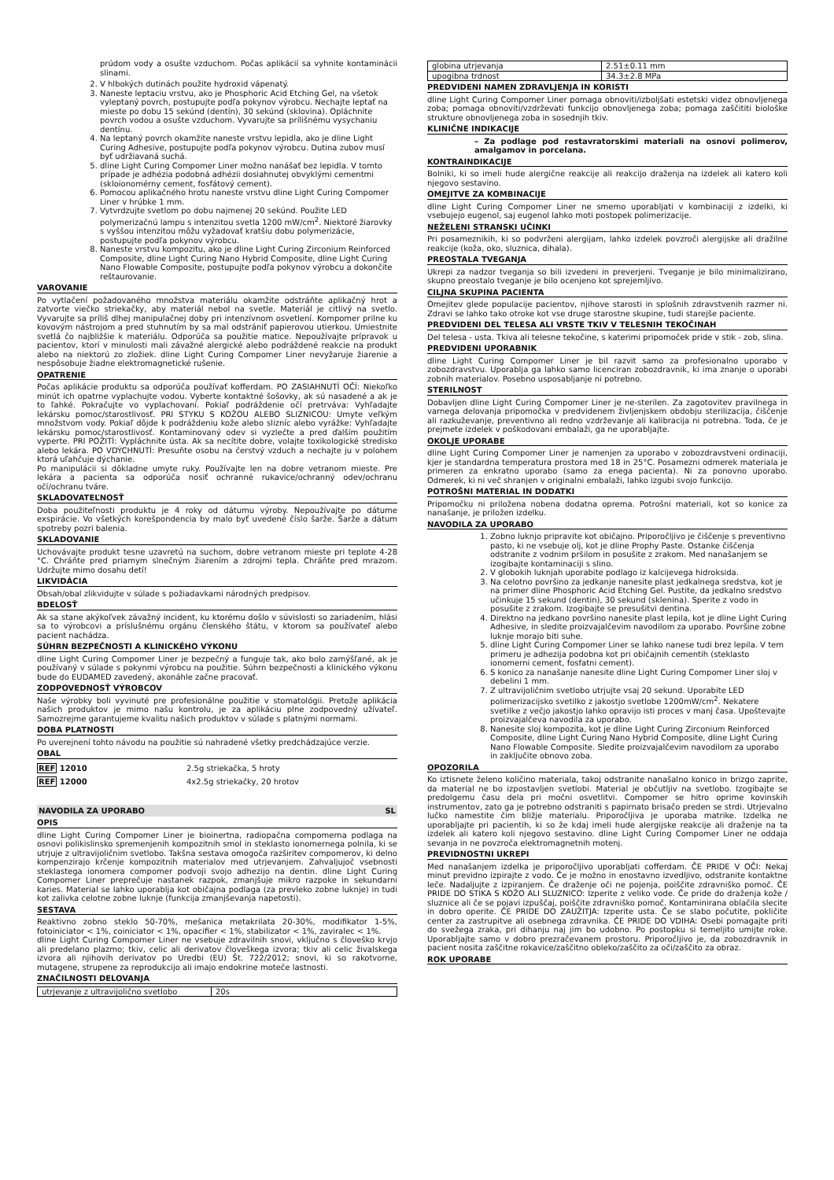prúdom vody a osušte vzduchom. Počas aplikácií sa vyhnite kontaminácii slinami.
2. V hlbokých dutinách použite hydroxid vápenatý.
3. Naneste leptaciu vrstvu, ako je Phosphoric Acid Etching Gel, na všetok vyleptaný povrch, postupujte podľa pokynov výrobcu. Nechajte leptať na mieste po dobu 15 sekúnd (dentín), 30 sekúnd (sklovina). Opláchnite povrch vodou a osušte vzduchom. Vyvarujte sa príliš­nému vysychaniu dentínu.
4. Na leptaný povrch okamžite naneste vrstvu lepidla, ako je dline Light Curing Adhesive, postupujte podľa pokynov výrobcu. Dutina zubov musí byť udržiavaná suchá.
5. dline Light Curing Compomer Liner možno nanášať bez lepidla. V tomto prípade je adhézia podobná adhézii dosiahnutej obvyklými cementmi (skloionomérny cement, fosfátový cement).
6. Pomocou aplikačného hrotu naneste vrstvu dline Light Curing Compomer Liner v hrúbke 1 mm.
7. Vytvrdzujte svetlom po dobu najmenej 20 sekúnd. Použite LED polymerizačnú lampu s intenzitou svetla 1200 mW/cm<sup>2</sup>. Niektoré žiarovky s vyššou intenzitou môžu vyžadovať kratšiu dobu polymerizácie, postupujte podľa pokynov výrobcu.
8. Naneste vrstvu kompozitu, ako je dline Light Curing Zirconium Reinforced Composite, dline Light Curing Nano Hybrid Composite, dline Light Curing Nano Flowable Composite, postupujte podľa pokynov výrobcu a dokončite reštaurovanie.
VAROVANIE
Po vytlačení požadovaného množstva materiálu okamžite odstráňte aplikačný hrot a zatvorte viečko striekačky, aby materiál nebol na svetle. Materiál je citlivý na svetlo. Vyvarujte sa príliš dlhej manipulačnej doby pri intenzívnom osvetlení. Kompomer prilne ku kovovým nástrojom a pred stuhnutím by sa mal odstrániť papierovou utierkou. Umiestnite svetlá čo najbližšie k materiálu. Odporúča sa použitie matice. Nepoužívajte prípravok u pacientov, ktorí v minulosti mali závažné alergické alebo podráždené reakcie na produkt alebo na niektorú zo zložiek. dline Light Curing Compomer Liner nevyžaruje žiarenie a nespôsobuje žiadne elektromagnetické rušenie.
OPATRENIE
Počas aplikácie produktu sa odporúča používať kofferdam. PO ZASIAHNUTÍ OČÍ: Niekoľko minút ich opatrne vyplachujte vodou. Vyberte kontaktné šošovky, ak sú nasadené a ak je to ľahké. Pokračujte vo vyplachovaní. Pokiaľ podráždenie očí pretrváva: Vyhľadajte lekársku pomoc/starostlivosť. PRI STYKU S KOŽOU ALEBO SLIZNICOU: Umyte veľkým množstvom vody. Pokiaľ dôjde k podráždeniu kože alebo slizníc alebo vyrážke: Vyhľadajte lekársku pomoc/starostlivosť. Kontaminovaný odev si vyzlečte a pred ďalším použitím vyperte. PRI POŽITÍ: Vypláchnite ústa. Ak sa necítite dobre, volajte toxikologické stredisko alebo lekára. PO VDÝCHNUTÍ: Presuňte osobu na čerstvý vzduch a nechajte ju v polohem ktorá uľahčuje dýchanie.
Po manipulácii si dôkladne umyte ruky. Používajte len na dobre vetranom mieste. Pre lekára a pacienta sa odporúča nosiť ochranné rukavice/ochranný odev/ochranu očí/ochranu tváre.
SKLADOVATEĽNOSŤ
Doba použiteľnosti produktu je 4 roky od dátumu výroby. Nepoužívajte po dátume exspirácie. Vo všetkých korešpondencia by malo byť uvedené číslo šarže. Šarže a dátum spotreby pozri balenia.
SKLADOVANIE
Uchovávajte produkt tesne uzavretú na suchom, dobre vetranom mieste pri teplote 4-28 °C. Chráňte pred priamym slnečným žiarením a zdrojmi tepla. Chráňte pred mrazom. Udržujte mimo dosahu detí!
LIKVIDÁCIA
Obsah/obal zlikvidujte v súlade s požiadavkami národných predpisov.
BDELOSŤ
Ak sa stane akýkoľvek závažný incident, ku ktorému došlo v súvislosti so zariadením, hlási sa to výrobcovi a príslušnému orgánu členského štátu, v ktorom sa používateľ alebo pacient nachádza.
SÚHRN BEZPEČNOSTI A KLINICKÉHO VÝKONU
dline Light Curing Compomer Liner je bezpečný a funguje tak, ako bolo zamýšľané, ak je používaný v súlade s pokynmi výrobcu na použitie. Súhrn bezpečnosti a klinického výkonu bude do EUDAMED zavedený, akonáhle začne pracovať.
ZODPOVEDNOSŤ VÝROBCOV
Naše výrobky boli vyvinuté pre profesionálne použitie v stomatológii. Pretože aplikácia našich produktov je mimo našu kontrolu, je za aplikáciu plne zodpovedný užívateľ. Samozrejme garantujeme kvalitu našich produktov v súlade s platnými normami.
DOBA PLATNOSTI
Po uverejnení tohto návodu na použitie sú nahradené všetky predchádzajúce verzie.
OBAL
| REF 12010 | 2.5g striekačka, 5 hroty |
| REF 12000 | 4x2.5g striekačky, 20 hrotov |
NAVODILA ZA UPORABO SL
OPIS
dline Light Curing Compomer Liner je bioinertna, radiopačna compomerna podlaga na osnovi polikislinsko spremenjenih kompozitnih smol in steklasto ionomernega polnila, ki se utrjuje z ultravijoličnim svetlobo. Takšna sestava omogoča razširitev compomerov, ki delno kompenzirajo krčenje kompozitnih materialov med utrjevanjem. Zahvaljujoč vsebnosti steklastega ionomera compomer podvoji svojo adhezijo na dentin. dline Light Curing Compomer Liner preprečuje nastanek razpok, zmanjšuje mikro razpoke in sekundarni karies. Material se lahko uporablja kot običajna podlaga (za prevleko zobne luknje) in tudi kot zalivka celotne zobne luknje (funkcija zmanjševanja napetosti).
SESTAVA
Reaktivno zobno steklo 50-70%, mešanica metakrilata 20-30%, modifikator 1-5%, fotoiniciator < 1%, coiniciator < 1%, opacifier < 1%, stabilizator < 1%, zaviralec < 1%.
dline Light Curing Compomer Liner ne vsebuje zdravilnih snovi, vključno s človeško krvjo ali predelano plazmo; tkiv, celic ali derivatov človeškega izvora; tkiv ali celic živalskega izvora ali njihovih derivatov po Uredbi (EU) Št. 722/2012; snovi, ki so rakotvorne, mutagene, strupene za reprodukcijo ali imajo endokrine moteče lastnosti.
ZNAČILNOSTI DELOVANJA
| utrjevanje z ultravijolično svetlobo | 20s |
| globina utrjevanja | 2.51±0.11 mm |
| upogibna trdnost | 34.3±2.8 MPa |
PREDVIDENI NAMEN ZDRAVLJENJA IN KORISTI
dline Light Curing Compomer Liner pomaga obnoviti/izboljšati estetski videz obnovljenega zoba; pomaga obnoviti/vzdrževati funkcijo obnovljenega zoba; pomaga zaščititi biološke strukture obnovljenega zoba in sosednjih tkiv.
KLINIČNE INDIKACIJE
– Za podlage pod restavratorskimi materiali na osnovi polimerov, amalgamov in porcelana.
KONTRAINDIKACIJE
Bolniki, ki so imeli hude alergične reakcije ali reakcijo draženja na izdelek ali katero koli njegovo sestavino.
OMEJITVE ZA KOMBINACIJE
dline Light Curing Compomer Liner ne smemo uporabljati v kombinaciji z izdelki, ki vsebujejo eugenol, saj eugenol lahko moti postopek polimerizacije.
NEŽELENI STRANSKI UČINKI
Pri posameznikih, ki so podvrženi alergijam, lahko izdelek povzroči alergijske ali dražilne reakcije (koža, oko, sluznica, dihala).
PREOSTALA TVEGANJA
Ukrepi za nadzor tveganja so bili izvedeni in preverjeni. Tveganje je bilo minimalizirano, skupno preostalo tveganje je bilo ocenjeno kot sprejemljivo.
CILJNA SKUPINA PACIENTA
Omejitev glede populacije pacientov, njihove starosti in splošnih zdravstvenih razmer ni. Zdravi se lahko tako otroke kot vse druge starostne skupine, tudi starejše paciente.
PREDVIDENI DEL TELESA ALI VRSTE TKIV V TELESNIH TEKOČINAH
Del telesa - usta. Tkiva ali telesne tekočine, s katerimi pripomoček pride v stik - zob, slina.
PREDVIDENI UPORABNIK
dline Light Curing Compomer Liner je bil razvit samo za profesionalno uporabo v zobozdravstvu. Uporablja ga lahko samo licenciran zobozdravnik, ki ima znanje o uporabi zobnih materialov. Posebno usposabljanje ni potrebno.
STERILNOST
Dobavljen dline Light Curing Compomer Liner je ne-sterilen. Za zagotovitev pravilnega in varnega delovanja pripomočka v predvidenem življenjskem obdobju sterilizacija, čiščenje ali razkuževanje, preventivno ali redno vzdrževanje ali kalibracija ni potrebna. Toda, če je prejmete izdelek v poškodovani embalaži, ga ne uporabljajte.
OKOLJE UPORABE
dline Light Curing Compomer Liner je namenjen za uporabo v zobozdravstveni ordinaciji, kjer je standardna temperatura prostora med 18 in 25°C. Posamezni odmerek materiala je primeren za enkratno uporabo (samo za enega pacienta). Ni za ponovno uporabo. Odmerek, ki ni več shranjen v originalni embalaži, lahko izgubi svojo funkcijo.
POTROŠNI MATERIAL IN DODATKI
Pripomočku ni priložena nobena dodatna oprema. Potrošni materiali, kot so konice za nanašanje, je priložen izdelku.
NAVODILA ZA UPORABO
1. Zobno luknjo pripravite kot običajno. Priporočljivo je čiščenje s preventivno pasto, ki ne vsebuje olj, kot je dline Prophy Paste. Ostanke čiščenja odstranite z vodnim prši­lom in posušite z zrakom. Med nanašanjem se izogibajte kontaminaciji s slino.
2. V globokih luknjah uporabite podlago iz kalcijevega hidroksida.
3. Na celotno površino za jedkanje nanesite plast jedkalnega sredstva, kot je na primer dline Phosphoric Acid Etching Gel. Pustite, da jedkalno sredstvo učinkuje 15 sekund (dentin), 30 sekund (sklenina). Sperite z vodo in posušite z zrakom. Izogibajte se presušitvi dentina.
4. Direktno na jedkano površino nanesite plast lepila, kot je dline Light Curing Adhesive, in sledite proizvajalčevim navodilom za uporabo. Površine zobne luknje morajo biti suhe.
5. dline Light Curing Compomer Liner se lahko nanese tudi brez lepila. V tem primeru je adhezija podobna kot pri običajnih cementih (steklasto ionomerni cement, fosfatni cement).
6. S konico za nanašanje nanesite dline Light Curing Compomer Liner sloj v debelini 1 mm.
7. Z ultravijoličnim svetlobo utrjujte vsaj 20 sekund. Uporabite LED polimerizacijsko svetilko z jakostjo svetlobe 1200mW/cm<sup>2</sup>. Nekatere svetilke z večjo jakostjo lahko opravijo isti proces v manj časa. Upoštevajte proizvajalčeva navodila za uporabo.
8. Nanesite sloj kompozita, kot je dline Light Curing Zirconium Reinforced Composite, dline Light Curing Nano Hybrid Composite, dline Light Curing Nano Flowable Composite. Sledite proizvajalčevim navodilom za uporabo in zaključite obnovo zoba.
OPOZORILA
Ko iztisnete želeno količino materiala, takoj odstranite nanašalno konico in brizgo zaprite, da material ne bo izpostavljen svetlobi. Material je občutljiv na svetlobo. Izogibajte se predolgemu času dela pri močni osvetlitvi. Compomer se hitro oprime kovinskih instrumentov, zato ga je potrebno odstraniti s papirnato brisačo preden se strdi. Utrjevalno lučko namestite čim bližje materialu. Priporočljiva je uporaba matrike. Izdelka ne uporabljajte pri pacientih, ki so že kdaj imeli hude alergijske reakcije ali draženje na ta izdelek ali katero koli njegovo sestavino. dline Light Curing Compomer Liner ne oddaja sevanja in ne povzroča elektromagnetnih motenj.
PREVIDNOSTNI UKREPI
Med nanašanjem izdelka je priporočljivo uporabljati cofferdam. ČE PRIDE V OČI: Nekaj minut previdno izpirajte z vodo. Če je možno in enostavno izvedljivo, odstranite kontaktne leče. Nadaljujte z izpiranjem. Če draženje oči ne pojenja, poiščite zdravniško pomoč. ČE PRIDE DO STIKA S KOŽO ALI SLUZNICO: Izperite z veliko vode. Če pride do draženja kože / sluznice ali če se pojavi izpuščaj, poiščite zdravniško pomoč. Kontaminirana oblačila slecite in dobro operite. ČE PRIDE DO ZAUŽITJA: Izperite usta. Če se slabo počutite, pokličite center za zastrupitve ali osebnega zdravnika. ČE PRIDE DO VDIHA: Osebi pomagajte priti do svežega zraka, pri dihanju naj jim bo udobno. Po postopku si temeljito umijte roke. Uporabljajte samo v dobro prezračevanem prostoru. Priporočljivo je, da zobozdravnik in pacient nosita zaščitne rokavice/zaščitno obleko/zaščito za oči/zaščito za obraz.
ROK UPORABE